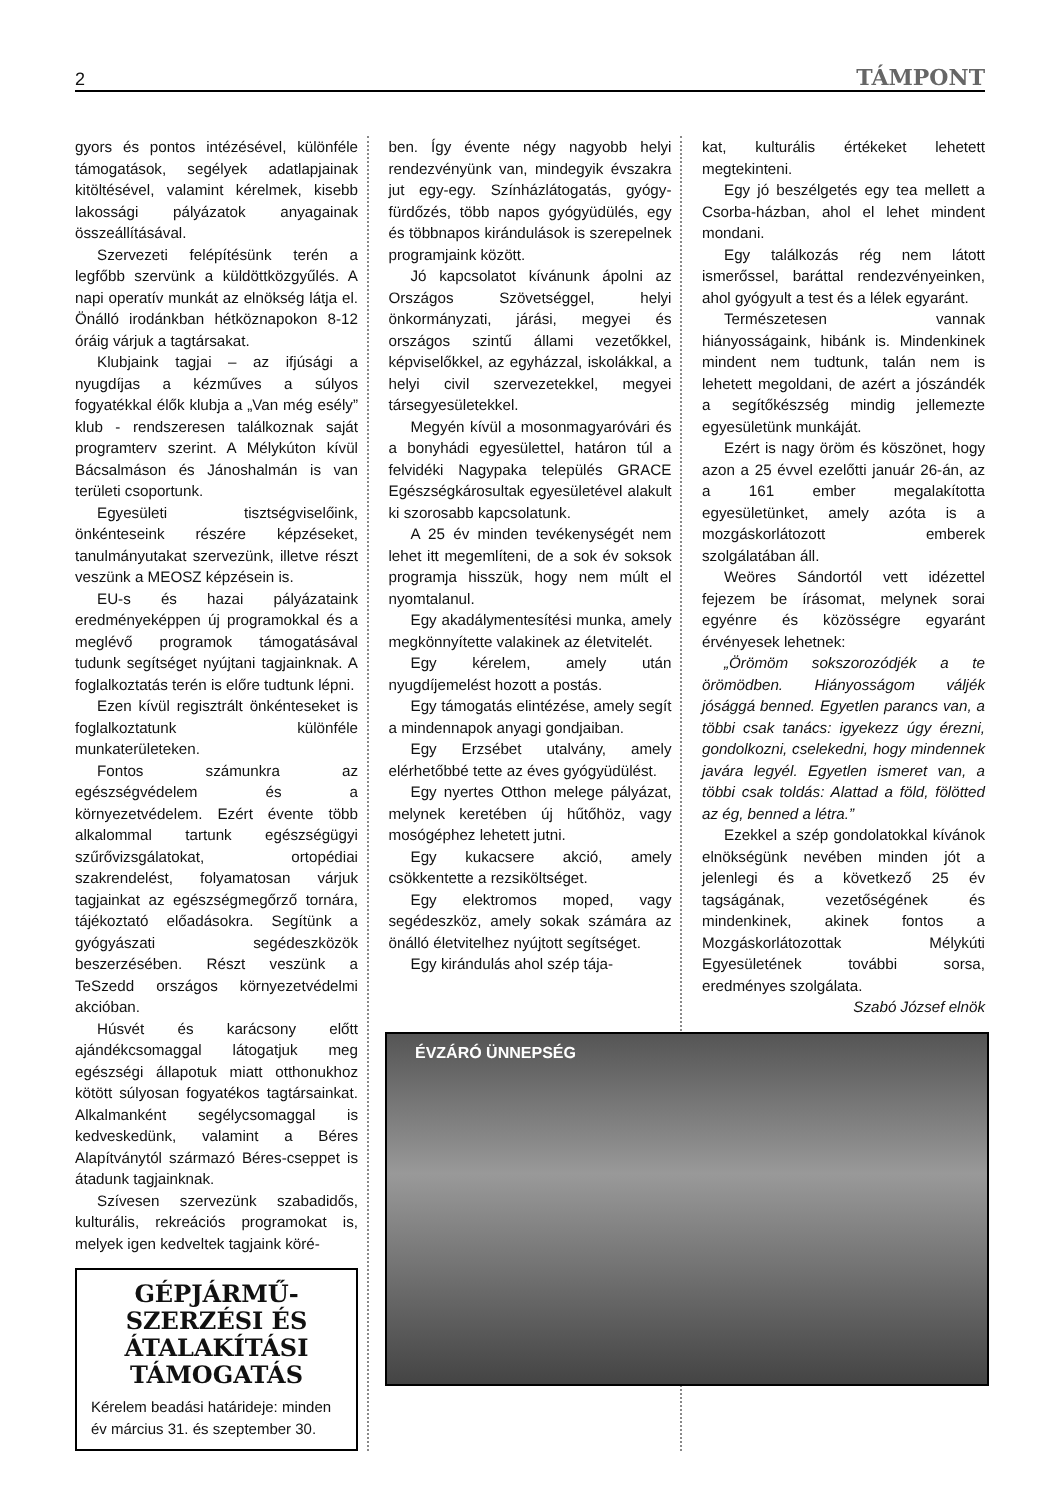2 TÁMPONT
gyors és pontos intézésével, különféle támogatások, segélyek adatlapjainak kitöltésével, valamint kérelmek, kisebb lakossági pályázatok anyagainak összeállításával.
Szervezeti felépítésünk terén a legfőbb szervünk a küldöttközgyűlés. A napi operatív munkát az elnökség látja el. Önálló irodánkban hétköznapokon 8-12 óráig várjuk a tagtársakat.
Klubjaink tagjai – az ifjúsági a nyugdíjas a kézműves a súlyos fogyatékkal élők klubja a „Van még esély” klub - rendszeresen találkoznak saját programterv szerint. A Mélykúton kívül Bácsalmáson és Jánoshalmán is van területi csoportunk.
Egyesületi tisztségviselőink, önkénteseink részére képzéseket, tanulmányutakat szervezünk, illetve részt veszünk a MEOSZ képzésein is.
EU-s és hazai pályázataink eredményeképpen új programokkal és a meglévő programok támogatásával tudunk segítséget nyújtani tagjainknak. A foglalkoztatás terén is előre tudtunk lépni.
Ezen kívül regisztrált önkénteseket is foglalkoztatunk különféle munkaterületeken.
Fontos számunkra az egészségvédelem és a környezetvédelem. Ezért évente több alkalommal tartunk egészségügyi szűrővizsgálatokat, ortopédiai szakrendelést, folyamatosan várjuk tagjainkat az egészségmegőrző tornára, tájékoztató előadásokra. Segítünk a gyógyászati segédeszközök beszerzésében. Részt veszünk a TeSzedd országos környezetvédelmi akcióban.
Húsvét és karácsony előtt ajándékcsomaggal látogatjuk meg egészségi állapotuk miatt otthonukhoz kötött súlyosan fogyatékos tagtársainkat. Alkalmanként segélycsomaggal is kedveskedünk, valamint a Béres Alapítványtól származó Béres-cseppet is átadunk tagjainknak.
Szívesen szervezünk szabadidős, kulturális, rekreációs programokat is, melyek igen kedveltek tagjaink köré-
GÉPJÁRMŰ-SZERZÉSI ÉS ÁTALAKÍTÁSI TÁMOGATÁS
Kérelem beadási határideje: minden év március 31. és szeptember 30.
ben. Így évente négy nagyobb helyi rendezvényünk van, mindegyik évszakra jut egy-egy. Színházlátogatás, gyógy-fürdőzés, több napos gyógyüdülés, egy és többnapos kirándulások is szerepelnek programjaink között.
Jó kapcsolatot kívánunk ápolni az Országos Szövetséggel, helyi önkormányzati, járási, megyei és országos szintű állami vezetőkkel, képviselőkkel, az egyházzal, iskolákkal, a helyi civil szervezetekkel, megyei társegyesületekkel.
Megyén kívül a mosonmagyaróvári és a bonyhádi egyesülettel, határon túl a felvidéki Nagypaka település GRACE Egészségkárosultak egyesületével alakult ki szorosabb kapcsolatunk.
A 25 év minden tevékenységét nem lehet itt megemlíteni, de a sok év soksok programja hisszük, hogy nem múlt el nyomtalanul.
Egy akadálymentesítési munka, amely megkönnyítette valakinek az életvitelét.
Egy kérelem, amely után nyugdíjemelést hozott a postás.
Egy támogatás elintézése, amely segít a mindennapok anyagi gondjaiban.
Egy Erzsébet utalvány, amely elérhetőbbé tette az éves gyógyüdülést.
Egy nyertes Otthon melege pályázat, melynek keretében új hűtőhöz, vagy mosógéphez lehetett jutni.
Egy kukacsere akció, amely csökkentette a rezsiköltséget.
Egy elektromos moped, vagy segédeszköz, amely sokak számára az önálló életvitelhez nyújtott segítséget.
Egy kirándulás ahol szép tája-
kat, kulturális értékeket lehetett megtekinteni.
Egy jó beszélgetés egy tea mellett a Csorba-házban, ahol el lehet mindent mondani.
Egy találkozás rég nem látott ismerőssel, baráttal rendezvényeinken, ahol gyógyult a test és a lélek egyaránt.
Természetesen vannak hiányosságaink, hibánk is. Mindenkinek mindent nem tudtunk, talán nem is lehetett megoldani, de azért a jószándék a segítőkészség mindig jellemezte egyesületünk munkáját.
Ezért is nagy öröm és köszönet, hogy azon a 25 évvel ezelőtti január 26-án, az a 161 ember megalakította egyesületünket, amely azóta is a mozgáskorlátozott emberek szolgálatában áll.
Weöres Sándortól vett idézettel fejezem be írásomat, melynek sorai egyénre és közösségre egyaránt érvényesek lehetnek:
„Örömöm sokszorozódjék a te örömödben. Hiányosságom váljék jósággá benned. Egyetlen parancs van, a többi csak tanács: igyekezz úgy érezni, gondolkozni, cselekedni, hogy mindennek javára legyél. Egyetlen ismeret van, a többi csak toldás: Alattad a föld, fölötted az ég, benned a létra.”
Ezekkel a szép gondolatokkal kívánok elnökségünk nevében minden jót a jelenlegi és a következő 25 év tagságának, vezetőségének és mindenkinek, akinek fontos a Mozgáskorlátozottak Mélykúti Egyesületének további sorsa, eredményes szolgálata.
Szabó József elnök
ÉVZÁRÓ ÜNNEPSÉG